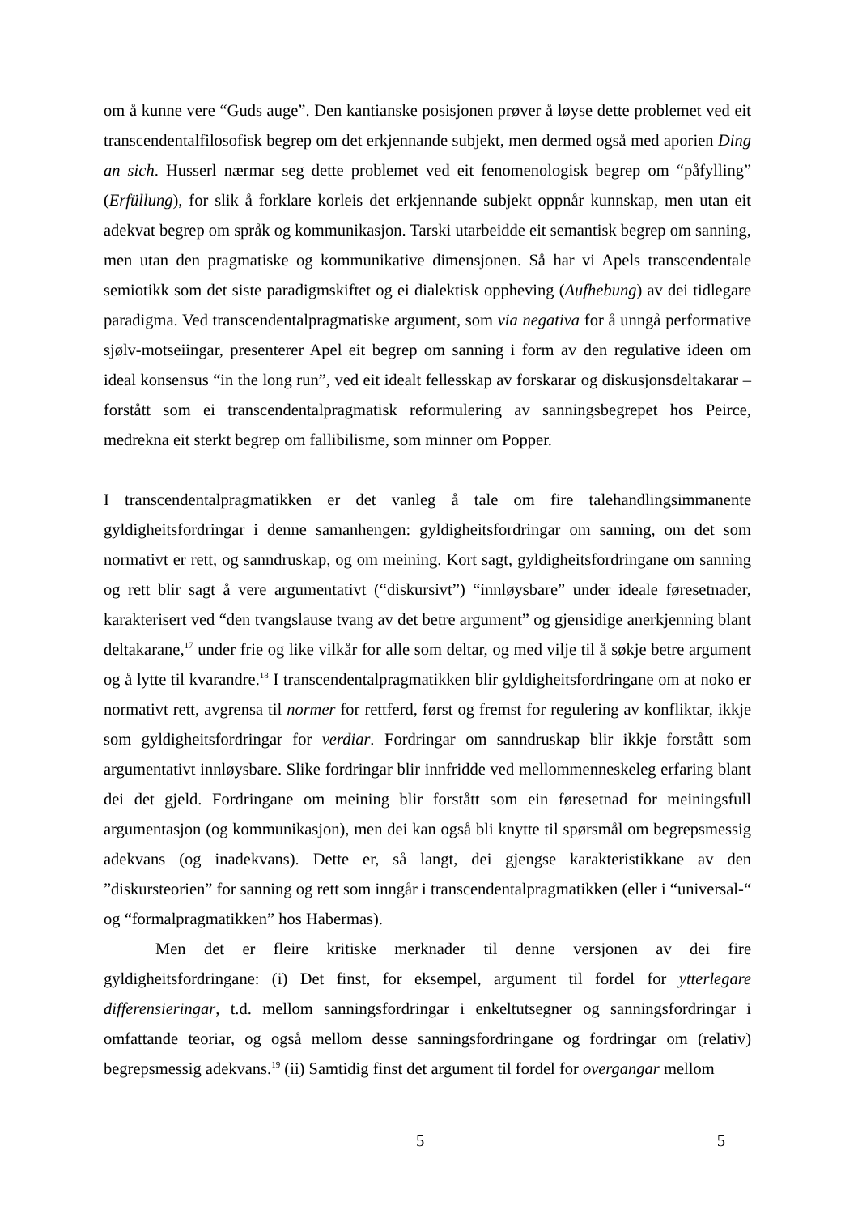om å kunne vere “Guds auge”. Den kantianske posisjonen prøver å løyse dette problemet ved eit transcendentalfilosofisk begrep om det erkjennande subjekt, men dermed også med aporien Ding an sich. Husserl nærmar seg dette problemet ved eit fenomenologisk begrep om “påfylling” (Erfüllung), for slik å forklare korleis det erkjennande subjekt oppnår kunnskap, men utan eit adekvat begrep om språk og kommunikasjon. Tarski utarbeidde eit semantisk begrep om sanning, men utan den pragmatiske og kommunikative dimensjonen. Så har vi Apels transcendentale semiotikk som det siste paradigmskiftet og ei dialektisk oppheving (Aufhebung) av dei tidlegare paradigma. Ved transcendentalpragmatiske argument, som via negativa for å unngå performative sjølv-motseiingar, presenterer Apel eit begrep om sanning i form av den regulative ideen om ideal konsensus “in the long run”, ved eit idealt fellesskap av forskarar og diskusjonsdeltakarar – forstått som ei transcendentalpragmatisk reformulering av sanningsbegrepet hos Peirce, medrekna eit sterkt begrep om fallibilisme, som minner om Popper.
I transcendentalpragmatikken er det vanleg å tale om fire talehandlingsimmanente gyldigheitsfordringar i denne samanhengen: gyldigheitsfordringar om sanning, om det som normativt er rett, og sanndruskap, og om meining. Kort sagt, gyldigheitsfordringane om sanning og rett blir sagt å vere argumentativt (“diskursivt”) “innløysbare” under ideale føresetnader, karakterisert ved “den tvangslause tvang av det betre argument” og gjensidige anerkjenning blant deltakarane,<sup>17</sup> under frie og like vilkår for alle som deltar, og med vilje til å søkje betre argument og å lytte til kvarandre.<sup>18</sup> I transcendentalpragmatikken blir gyldigheitsfordringane om at noko er normativt rett, avgrensa til normer for rettferd, først og fremst for regulering av konfliktar, ikkje som gyldigheitsfordringar for verdiar. Fordringar om sanndruskap blir ikkje forstått som argumentativt innløysbare. Slike fordringar blir innfridde ved mellommenneskeleg erfaring blant dei det gjeld. Fordringane om meining blir forstått som ein føresetnad for meiningsfull argumentasjon (og kommunikasjon), men dei kan også bli knytte til spørsmål om begrepsmessig adekvans (og inadekvans). Dette er, så langt, dei gjengse karakteristikkane av den ”diskursteorien” for sanning og rett som inngår i transcendentalpragmatikken (eller i “universal-“ og “formalpragmatikken” hos Habermas).
Men det er fleire kritiske merknader til denne versjonen av dei fire gyldigheitsfordringane: (i) Det finst, for eksempel, argument til fordel for ytterlegare differensieringar, t.d. mellom sanningsfordringar i enkeltutsegner og sanningsfordringar i omfattande teoriar, og også mellom desse sanningsfordringane og fordringar om (relativ) begrepsmessig adekvans.<sup>19</sup> (ii) Samtidig finst det argument til fordel for overgangar mellom
5 5